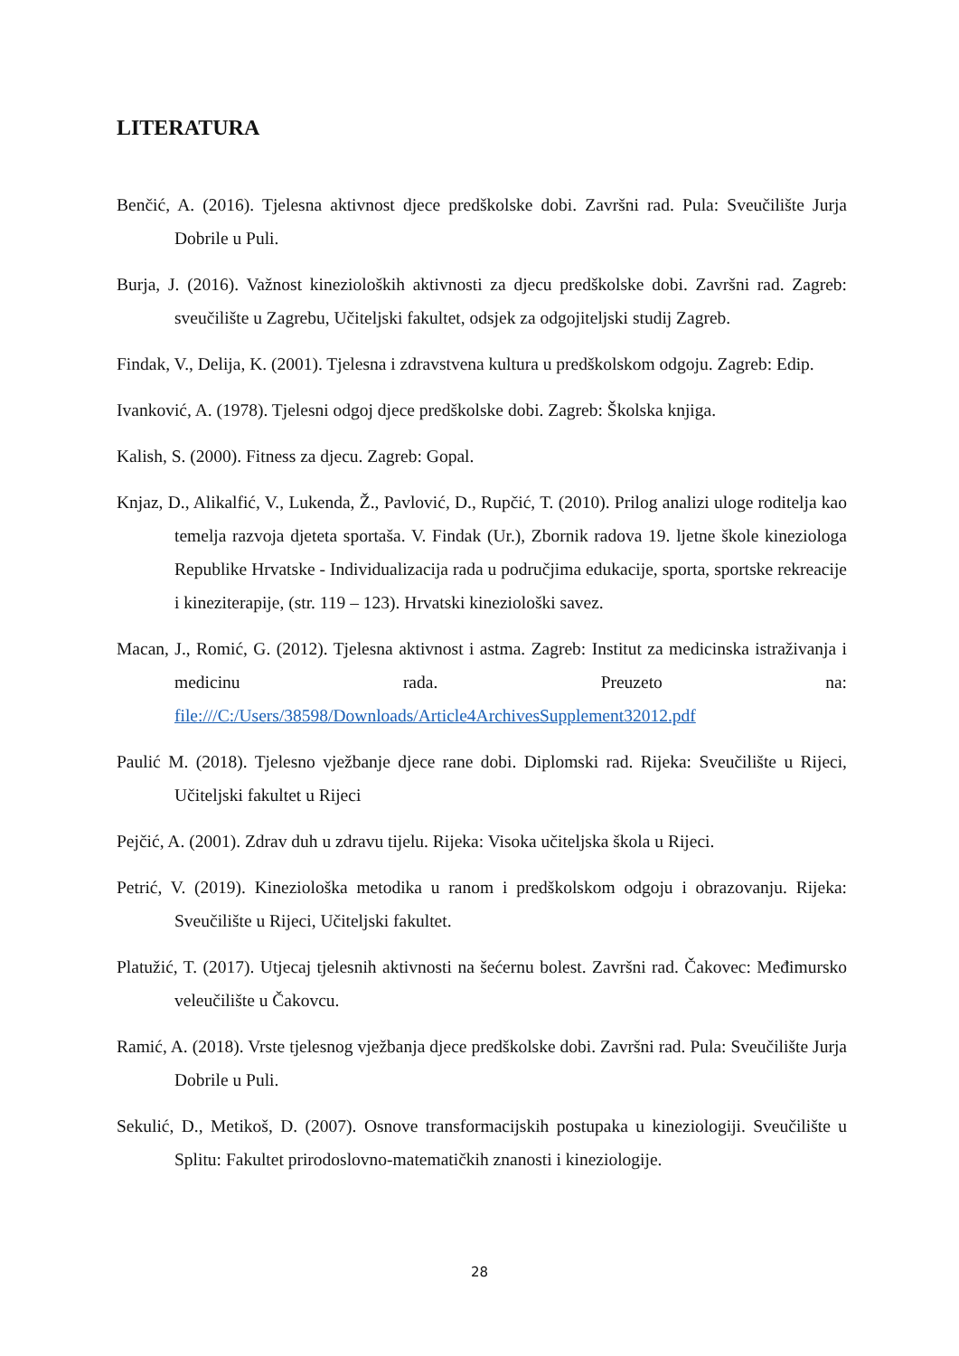LITERATURA
Benčić, A. (2016). Tjelesna aktivnost djece predškolske dobi. Završni rad. Pula: Sveučilište Jurja Dobrile u Puli.
Burja, J. (2016). Važnost kinezioloških aktivnosti za djecu predškolske dobi. Završni rad. Zagreb: sveučilište u Zagrebu, Učiteljski fakultet, odsjek za odgojiteljski studij Zagreb.
Findak, V., Delija, K. (2001). Tjelesna i zdravstvena kultura u predškolskom odgoju. Zagreb: Edip.
Ivanković, A. (1978). Tjelesni odgoj djece predškolske dobi. Zagreb: Školska knjiga.
Kalish, S. (2000). Fitness za djecu. Zagreb: Gopal.
Knjaz, D., Alikalfić, V., Lukenda, Ž., Pavlović, D., Rupčić, T. (2010). Prilog analizi uloge roditelja kao temelja razvoja djeteta sportaša. V. Findak (Ur.), Zbornik radova 19. ljetne škole kineziologa Republike Hrvatske - Individualizacija rada u područjima edukacije, sporta, sportske rekreacije i kineziterapije, (str. 119 – 123). Hrvatski kineziološki savez.
Macan, J., Romić, G. (2012). Tjelesna aktivnost i astma. Zagreb: Institut za medicinska istraživanja i medicinu rada. Preuzeto na: file:///C:/Users/38598/Downloads/Article4ArchivesSupplement32012.pdf
Paulić M. (2018). Tjelesno vježbanje djece rane dobi. Diplomski rad. Rijeka: Sveučilište u Rijeci, Učiteljski fakultet u Rijeci
Pejčić, A. (2001). Zdrav duh u zdravu tijelu. Rijeka: Visoka učiteljska škola u Rijeci.
Petrić, V. (2019). Kineziološka metodika u ranom i predškolskom odgoju i obrazovanju. Rijeka: Sveučilište u Rijeci, Učiteljski fakultet.
Platužić, T. (2017). Utjecaj tjelesnih aktivnosti na šećernu bolest. Završni rad. Čakovec: Međimursko veleučilište u Čakovcu.
Ramić, A. (2018). Vrste tjelesnog vježbanja djece predškolske dobi. Završni rad. Pula: Sveučilište Jurja Dobrile u Puli.
Sekulić, D., Metikoš, D. (2007). Osnove transformacijskih postupaka u kineziologiji. Sveučilište u Splitu: Fakultet prirodoslovno-matematičkih znanosti i kineziologije.
28